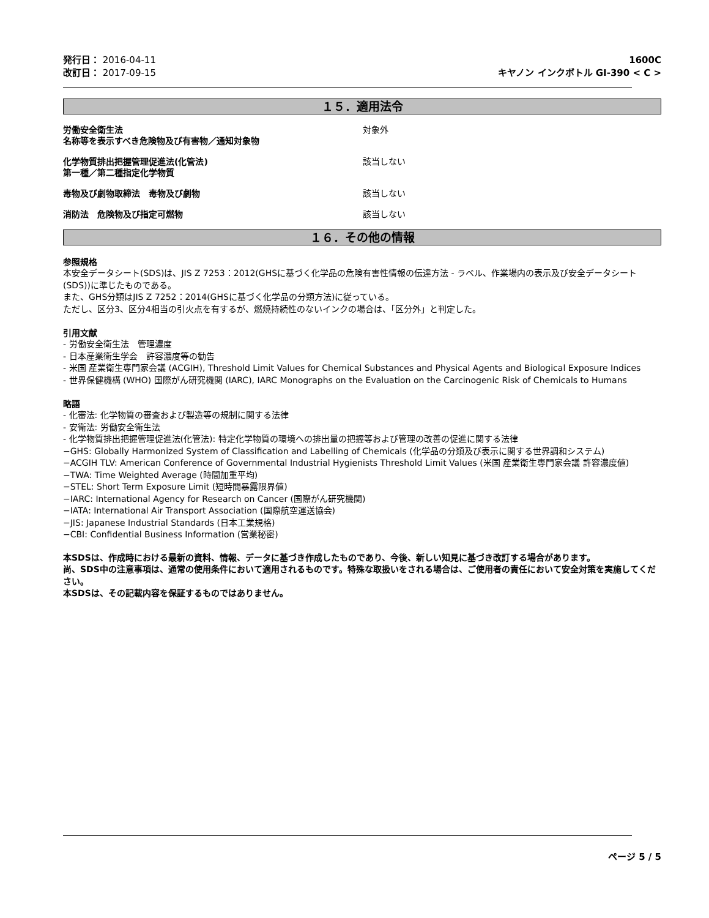発行日： 2016-04-11
改訂日： 2017-09-15
1600C
キヤノン インクボトル GI-390 < C >
１５．適用法令
労働安全衛生法
名称等を表示すべき危険物及び有害物／通知対象物
対象外
化学物質排出把握管理促進法(化管法)
第一種／第二種指定化学物質
該当しない
毒物及び劇物取締法　毒物及び劇物 該当しない
消防法　危険物及び指定可燃物 該当しない
１６．その他の情報
参照規格
本安全データシート(SDS)は、JIS Z 7253：2012(GHSに基づく化学品の危険有害性情報の伝達方法 - ラベル、作業場内の表示及び安全データシート(SDS))に準じたものである。
また、GHS分類はJIS Z 7252：2014(GHSに基づく化学品の分類方法)に従っている。
ただし、区分3、区分4相当の引火点を有するが、燃焼持続性のないインクの場合は、「区分外」と判定した。
引用文献
- 労働安全衛生法　管理濃度
- 日本産業衛生学会　許容濃度等の勧告
- 米国 産業衛生専門家会議 (ACGIH), Threshold Limit Values for Chemical Substances and Physical Agents and Biological Exposure Indices
- 世界保健機構 (WHO) 国際がん研究機関 (IARC), IARC Monographs on the Evaluation on the Carcinogenic Risk of Chemicals to Humans
略語
- 化審法: 化学物質の審査および製造等の規制に関する法律
- 安衛法: 労働安全衛生法
- 化学物質排出把握管理促進法(化管法): 特定化学物質の環境への排出量の把握等および管理の改善の促進に関する法律
−GHS: Globally Harmonized System of Classification and Labelling of Chemicals (化学品の分類及び表示に関する世界調和システム)
−ACGIH TLV: American Conference of Governmental Industrial Hygienists Threshold Limit Values (米国 産業衛生専門家会議 許容濃度値)
−TWA: Time Weighted Average (時間加重平均)
−STEL: Short Term Exposure Limit (短時間暴露限界値)
−IARC: International Agency for Research on Cancer (国際がん研究機関)
−IATA: International Air Transport Association (国際航空運送協会)
−JIS: Japanese Industrial Standards (日本工業規格)
−CBI: Confidential Business Information (営業秘密)
本SDSは、作成時における最新の資料、情報、データに基づき作成したものであり、今後、新しい知見に基づき改訂する場合があります。
尚、SDS中の注意事項は、通常の使用条件において適用されるものです。特殊な取扱いをされる場合は、ご使用者の責任において安全対策を実施してください。
本SDSは、その記載内容を保証するものではありません。
ページ 5 / 5